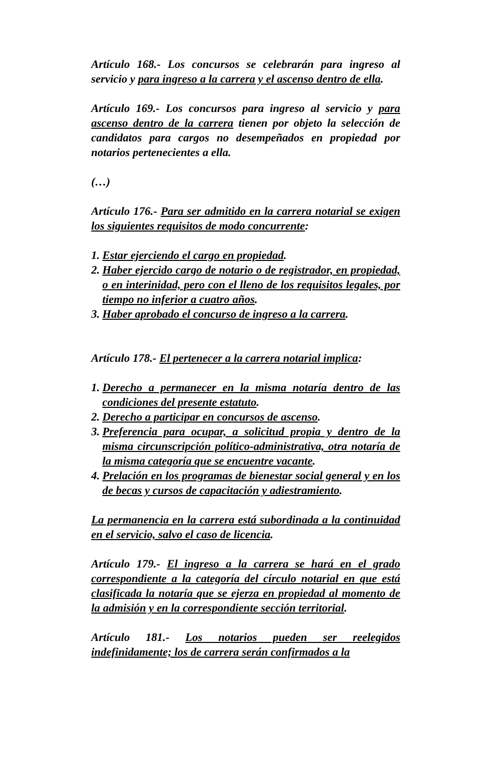Artículo 168.- Los concursos se celebrarán para ingreso al servicio y para ingreso a la carrera y el ascenso dentro de ella.
Artículo 169.- Los concursos para ingreso al servicio y para ascenso dentro de la carrera tienen por objeto la selección de candidatos para cargos no desempeñados en propiedad por notarios pertenecientes a ella.
(…)
Artículo 176.- Para ser admitido en la carrera notarial se exigen los siguientes requisitos de modo concurrente:
1. Estar ejerciendo el cargo en propiedad.
2. Haber ejercido cargo de notario o de registrador, en propiedad, o en interinidad, pero con el lleno de los requisitos legales, por tiempo no inferior a cuatro años.
3. Haber aprobado el concurso de ingreso a la carrera.
Artículo 178.- El pertenecer a la carrera notarial implica:
1. Derecho a permanecer en la misma notaría dentro de las condiciones del presente estatuto.
2. Derecho a participar en concursos de ascenso.
3. Preferencia para ocupar, a solicitud propia y dentro de la misma circunscripción político-administrativa, otra notaría de la misma categoría que se encuentre vacante.
4. Prelación en los programas de bienestar social general y en los de becas y cursos de capacitación y adiestramiento.
La permanencia en la carrera está subordinada a la continuidad en el servicio, salvo el caso de licencia.
Artículo 179.- El ingreso a la carrera se hará en el grado correspondiente a la categoría del círculo notarial en que está clasificada la notaría que se ejerza en propiedad al momento de la admisión y en la correspondiente sección territorial.
Artículo 181.- Los notarios pueden ser reelegidos indefinidamente; los de carrera serán confirmados a la